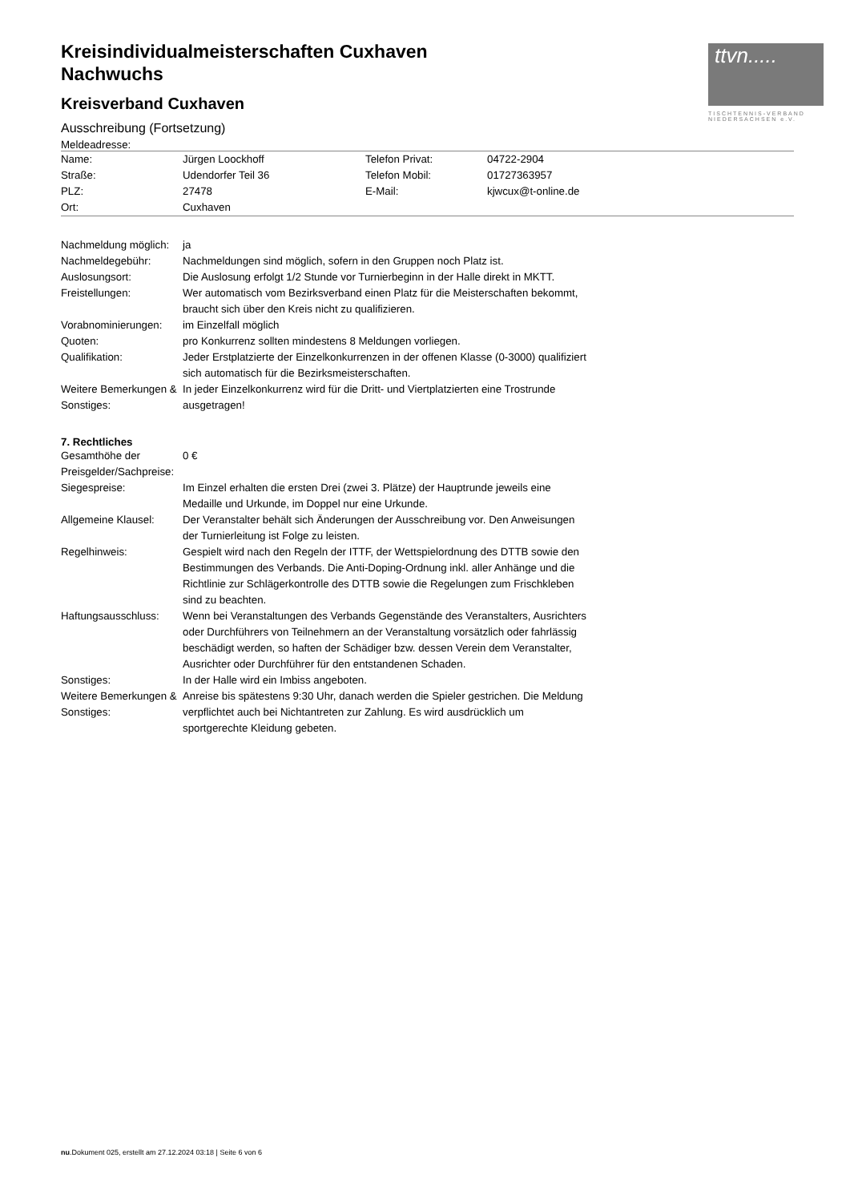ttvn.....
TISCHTENNIS-VERBAND
NIEDERSACHSEN e.V.
Kreisindividualmeisterschaften Cuxhaven
Nachwuchs
Kreisverband Cuxhaven
Ausschreibung (Fortsetzung)
Meldeadresse:
| Name: | Jürgen Loockhoff | Telefon Privat: | 04722-2904 |
| Straße: | Udendorfer Teil 36 | Telefon Mobil: | 01727363957 |
| PLZ: | 27478 | E-Mail: | kjwcux@t-online.de |
| Ort: | Cuxhaven | | |
| Nachmeldung möglich: | ja |
| Nachmeldegebühr: | Nachmeldungen sind möglich, sofern in den Gruppen noch Platz ist. |
| Auslosungsort: | Die Auslosung erfolgt 1/2 Stunde vor Turnierbeginn in der Halle direkt in MKTT. |
| Freistellungen: | Wer automatisch vom Bezirksverband einen Platz für die Meisterschaften bekommt, braucht sich über den Kreis nicht zu qualifizieren. |
| Vorabnominierungen: | im Einzelfall möglich |
| Quoten: | pro Konkurrenz sollten mindestens 8 Meldungen vorliegen. |
| Qualifikation: | Jeder Erstplatzierte der Einzelkonkurrenzen in der offenen Klasse (0-3000) qualifiziert sich automatisch für die Bezirksmeisterschaften. |
| Weitere Bemerkungen & Sonstiges: | In jeder Einzelkonkurrenz wird für die Dritt- und Viertplatzierten eine Trostrunde ausgetragen! |
7. Rechtliches
| Gesamthöhe der Preisgelder/Sachpreise: | 0 € |
| Siegespreise: | Im Einzel erhalten die ersten Drei (zwei 3. Plätze) der Hauptrunde jeweils eine Medaille und Urkunde, im Doppel nur eine Urkunde. |
| Allgemeine Klausel: | Der Veranstalter behält sich Änderungen der Ausschreibung vor. Den Anweisungen der Turnierleitung ist Folge zu leisten. |
| Regelhinweis: | Gespielt wird nach den Regeln der ITTF, der Wettspielordnung des DTTB sowie den Bestimmungen des Verbands. Die Anti-Doping-Ordnung inkl. aller Anhänge und die Richtlinie zur Schlägerkontrolle des DTTB sowie die Regelungen zum Frischkleben sind zu beachten. |
| Haftungsausschluss: | Wenn bei Veranstaltungen des Verbands Gegenstände des Veranstalters, Ausrichters oder Durchführers von Teilnehmern an der Veranstaltung vorsätzlich oder fahrlässig beschädigt werden, so haften der Schädiger bzw. dessen Verein dem Veranstalter, Ausrichter oder Durchführer für den entstandenen Schaden. |
| Sonstiges: | In der Halle wird ein Imbiss angeboten. |
| Weitere Bemerkungen & Sonstiges: | Anreise bis spätestens 9:30 Uhr, danach werden die Spieler gestrichen. Die Meldung verpflichtet auch bei Nichtantreten zur Zahlung. Es wird ausdrücklich um sportgerechte Kleidung gebeten. |
nu.Dokument 025, erstellt am 27.12.2024 03:18 | Seite 6 von 6